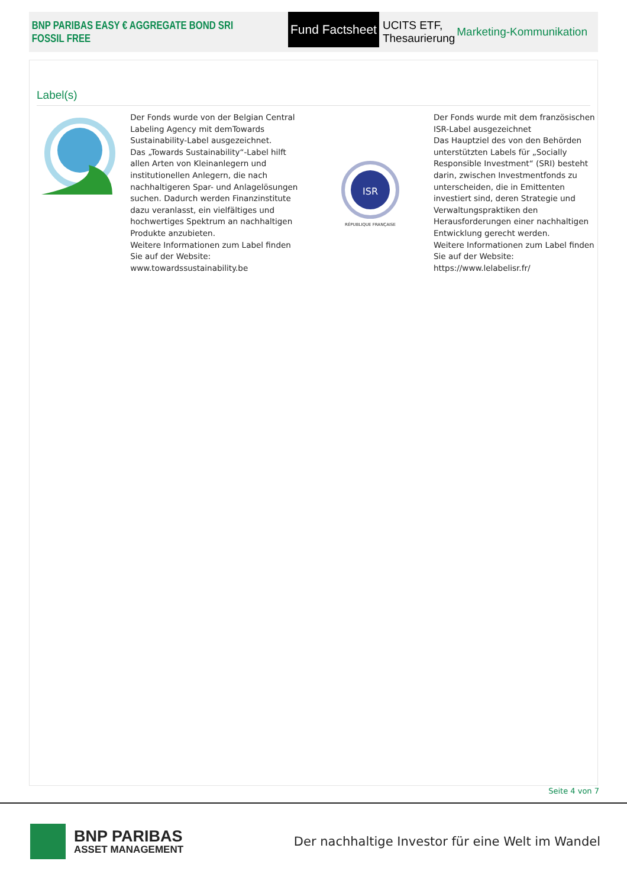BNP PARIBAS EASY € AGGREGATE BOND SRI FOSSIL FREE
Fund Factsheet
UCITS ETF, Thesaurierung Marketing-Kommunikation
Label(s)
Der Fonds wurde von der Belgian Central Labeling Agency mit demTowards Sustainability-Label ausgezeichnet.
Das „Towards Sustainability“-Label hilft allen Arten von Kleinanlegern und institutionellen Anlegern, die nach nachhaltigeren Spar- und Anlagelösungen suchen. Dadurch werden Finanzinstitute dazu veranlasst, ein vielfältiges und hochwertiges Spektrum an nachhaltigen Produkte anzubieten.
Weitere Informationen zum Label finden Sie auf der Website:
www.towardssustainability.be
ISR
RÉPUBLIQUE FRANÇAISE
Der Fonds wurde mit dem französischen ISR-Label ausgezeichnet
Das Hauptziel des von den Behörden unterstützten Labels für „Socially Responsible Investment“ (SRI) besteht darin, zwischen Investmentfonds zu unterscheiden, die in Emittenten investiert sind, deren Strategie und Verwaltungspraktiken den Herausforderungen einer nachhaltigen Entwicklung gerecht werden.
Weitere Informationen zum Label finden Sie auf der Website: https://www.lelabelisr.fr/
Seite 4 von 7
BNP PARIBAS
ASSET MANAGEMENT
Der nachhaltige Investor für eine Welt im Wandel